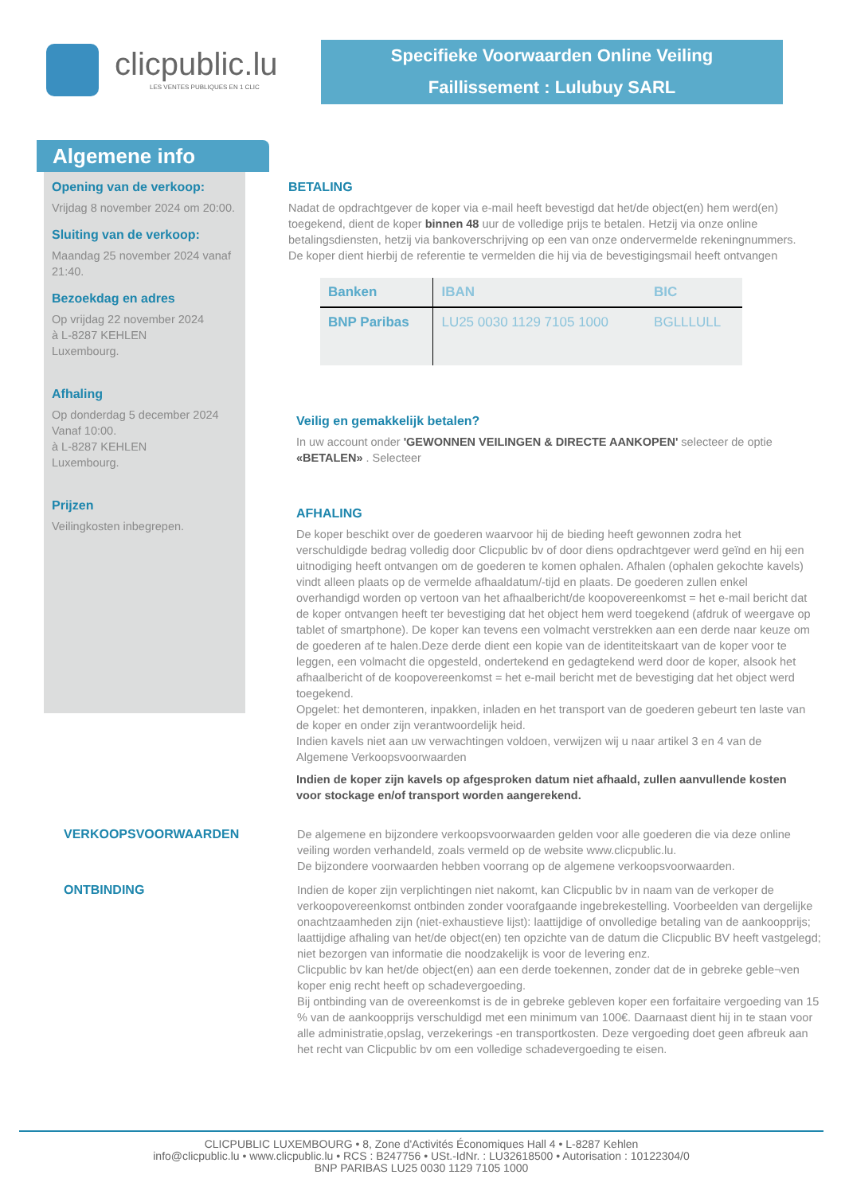clicpublic.lu
LES VENTES PUBLIQUES EN 1 CLIC
Specifieke Voorwaarden Online Veiling
Faillissement : Lulubuy SARL
Algemene info
Opening van de verkoop:
Vrijdag 8 november 2024 om 20:00.
Sluiting van de verkoop:
Maandag 25 november 2024 vanaf 21:40.
Bezoekdag en adres
Op vrijdag 22 november 2024
à L-8287 KEHLEN
Luxembourg.
Afhaling
Op donderdag 5 december 2024
Vanaf 10:00.
à L-8287 KEHLEN
Luxembourg.
Prijzen
Veilingkosten inbegrepen.
BETALING
Nadat de opdrachtgever de koper via e-mail heeft bevestigd dat het/de object(en) hem werd(en) toegekend, dient de koper binnen 48 uur de volledige prijs te betalen. Hetzij via onze online betalingsdiensten, hetzij via bankoverschrijving op een van onze ondervermelde rekeningnummers. De koper dient hierbij de referentie te vermelden die hij via de bevestigingsmail heeft ontvangen
| Banken | IBAN | BIC |
| --- | --- | --- |
| BNP Paribas | LU25 0030 1129 7105 1000 | BGLLLULL |
Veilig en gemakkelijk betalen?
In uw account onder 'GEWONNEN VEILINGEN & DIRECTE AANKOPEN' selecteer de optie «BETALEN» . Selecteer
AFHALING
De koper beschikt over de goederen waarvoor hij de bieding heeft gewonnen zodra het verschuldigde bedrag volledig door Clicpublic bv of door diens opdrachtgever werd geïnd en hij een uitnodiging heeft ontvangen om de goederen te komen ophalen. Afhalen (ophalen gekochte kavels) vindt alleen plaats op de vermelde afhaaldatum/-tijd en plaats. De goederen zullen enkel overhandigd worden op vertoon van het afhaalbericht/de koopovereenkomst = het e-mail bericht dat de koper ontvangen heeft ter bevestiging dat het object hem werd toegekend (afdruk of weergave op tablet of smartphone). De koper kan tevens een volmacht verstrekken aan een derde naar keuze om de goederen af te halen.Deze derde dient een kopie van de identiteitskaart van de koper voor te leggen, een volmacht die opgesteld, ondertekend en gedagtekend werd door de koper, alsook het afhaalbericht of de koopovereenkomst = het e-mail bericht met de bevestiging dat het object werd toegekend.
Opgelet: het demonteren, inpakken, inladen en het transport van de goederen gebeurt ten laste van de koper en onder zijn verantwoordelijk heid.
Indien kavels niet aan uw verwachtingen voldoen, verwijzen wij u naar artikel 3 en 4 van de Algemene Verkoopsvoorwaarden
Indien de koper zijn kavels op afgesproken datum niet afhaald, zullen aanvullende kosten voor stockage en/of transport worden aangerekend.
VERKOOPSVOORWAARDEN
De algemene en bijzondere verkoopsvoorwaarden gelden voor alle goederen die via deze online veiling worden verhandeld, zoals vermeld op de website www.clicpublic.lu.
De bijzondere voorwaarden hebben voorrang op de algemene verkoopsvoorwaarden.
ONTBINDING
Indien de koper zijn verplichtingen niet nakomt, kan Clicpublic bv in naam van de verkoper de verkoopovereenkomst ontbinden zonder voorafgaande ingebrekestelling. Voorbeelden van dergelijke onachtzaamheden zijn (niet-exhaustieve lijst): laattijdige of onvolledige betaling van de aankoopprijs; laattijdige afhaling van het/de object(en) ten opzichte van de datum die Clicpublic BV heeft vastgelegd; niet bezorgen van informatie die noodzakelijk is voor de levering enz.
Clicpublic bv kan het/de object(en) aan een derde toekennen, zonder dat de in gebreke geble¬ven koper enig recht heeft op schadevergoeding.
Bij ontbinding van de overeenkomst is de in gebreke gebleven koper een forfaitaire vergoeding van 15 % van de aankoopprijs verschuldigd met een minimum van 100€. Daarnaast dient hij in te staan voor alle administratie,opslag, verzekerings -en transportkosten. Deze vergoeding doet geen afbreuk aan het recht van Clicpublic bv om een volledige schadevergoeding te eisen.
CLICPUBLIC LUXEMBOURG • 8, Zone d'Activités Économiques Hall 4 • L-8287 Kehlen
info@clicpublic.lu • www.clicpublic.lu • RCS : B247756 • USt.-IdNr. : LU32618500 • Autorisation : 10122304/0
BNP PARIBAS LU25 0030 1129 7105 1000